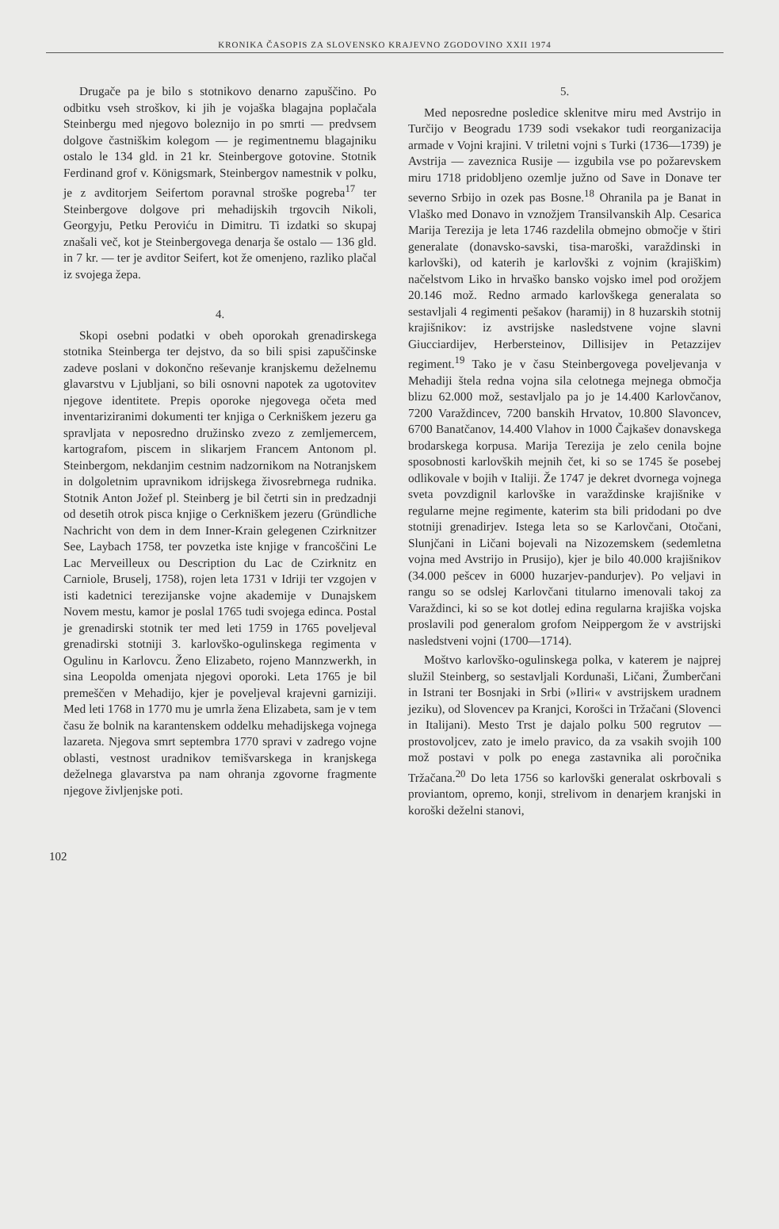KRONIKA ČASOPIS ZA SLOVENSKO KRAJEVNO ZGODOVINO XXII 1974
Drugače pa je bilo s stotnikovo denarno zapuščino. Po odbitku vseh stroškov, ki jih je vojaška blagajna poplačala Steinbergu med njegovo boleznijo in po smrti — predvsem dolgove častniškim kolegom — je regimentnemu blagajniku ostalo le 134 gld. in 21 kr. Steinbergove gotovine. Stotnik Ferdinand grof v. Königsmark, Steinbergov namestnik v polku, je z avditorjem Seifertom poravnal stroške pogreba<sup>17</sup> ter Steinbergove dolgove pri mehadijskih trgovcih Nikoli, Georgyju, Petku Peroviću in Dimitru. Ti izdatki so skupaj znašali več, kot je Steinbergovega denarja še ostalo — 136 gld. in 7 kr. — ter je avditor Seifert, kot že omenjeno, razliko plačal iz svojega žepa.
4.
Skopi osebni podatki v obeh oporokah grenadirskega stotnika Steinberga ter dejstvo, da so bili spisi zapuščinske zadeve poslani v dokončno reševanje kranjskemu deželnemu glavarstvu v Ljubljani, so bili osnovni napotek za ugotovitev njegove identitete. Prepis oporoke njegovega očeta med inventariziranimi dokumenti ter knjiga o Cerkniškem jezeru ga spravljata v neposredno družinsko zvezo z zemljemercem, kartografom, piscem in slikarjem Francem Antonom pl. Steinbergom, nekdanjim cestnim nadzornikom na Notranjskem in dolgoletnim upravnikom idrijskega živosrebrnega rudnika. Stotnik Anton Jožef pl. Steinberg je bil četrti sin in predzadnji od desetih otrok pisca knjige o Cerkniškem jezeru (Gründliche Nachricht von dem in dem Inner-Krain gelegenen Czirknitzer See, Laybach 1758, ter povzetka iste knjige v francoščini Le Lac Merveilleux ou Description du Lac de Czirknitz en Carniole, Bruselj, 1758), rojen leta 1731 v Idriji ter vzgojen v isti kadetnici terezijanske vojne akademije v Dunajskem Novem mestu, kamor je poslal 1765 tudi svojega edinca. Postal je grenadirski stotnik ter med leti 1759 in 1765 poveljeval grenadirski stotniji 3. karlovško-ogulinskega regimenta v Ogulinu in Karlovcu. Ženo Elizabeto, rojeno Mannzwerkh, in sina Leopolda omenjata njegovi oporoki. Leta 1765 je bil premeščen v Mehadijo, kjer je poveljeval krajevni garniziji. Med leti 1768 in 1770 mu je umrla žena Elizabeta, sam je v tem času že bolnik na karantenskem oddelku mehadijskega vojnega lazareta. Njegova smrt septembra 1770 spravi v zadrego vojne oblasti, vestnost uradnikov temišvarskega in kranjskega deželnega glavarstva pa nam ohranja zgovorne fragmente njegove življenjske poti.
5.
Med neposredne posledice sklenitve miru med Avstrijo in Turčijo v Beogradu 1739 sodi vsekakor tudi reorganizacija armade v Vojni krajini. V triletni vojni s Turki (1736—1739) je Avstrija — zaveznica Rusije — izgubila vse po požarevskem miru 1718 pridobljeno ozemlje južno od Save in Donave ter severno Srbijo in ozek pas Bosne.<sup>18</sup> Ohranila pa je Banat in Vlaško med Donavo in vznožjem Transilvanskih Alp. Cesarica Marija Terezija je leta 1746 razdelila obmejno območje v štiri generalate (donavsko-savski, tisa-maroški, varaždinski in karlovški), od katerih je karlovški z vojnim (krajiškim) načelstvom Liko in hrvaško bansko vojsko imel pod orožjem 20.146 mož. Redno armado karlovškega generalata so sestavljali 4 regimenti pešakov (haramij) in 8 huzarskih stotnij krajišnikov: iz avstrijske nasledstvene vojne slavni Giucciardijev, Herbersteinov, Dillisijev in Petazzijev regiment.<sup>19</sup> Tako je v času Steinbergovega poveljevanja v Mehadiji štela redna vojna sila celotnega mejnega območja blizu 62.000 mož, sestavljalo pa jo je 14.400 Karlovčanov, 7200 Varaždincev, 7200 banskih Hrvatov, 10.800 Slavoncev, 6700 Banatčanov, 14.400 Vlahov in 1000 Čajkašev donavskega brodarskega korpusa. Marija Terezija je zelo cenila bojne sposobnosti karlovških mejnih čet, ki so se 1745 še posebej odlikovale v bojih v Italiji. Že 1747 je dekret dvornega vojnega sveta povzdignil karlovške in varaždinske krajišnike v regularne mejne regimente, katerim sta bili pridodani po dve stotniji grenadirjev. Istega leta so se Karlovčani, Otočani, Slunjčani in Ličani bojevali na Nizozemskem (sedemletna vojna med Avstrijo in Prusijo), kjer je bilo 40.000 krajišnikov (34.000 pešcev in 6000 huzarjev-pandurjev). Po veljavi in rangu so se odslej Karlovčani titularno imenovali takoj za Varaždinci, ki so se kot dotlej edina regularna krajiška vojska proslavili pod generalom grofom Neippergom že v avstrijski nasledstveni vojni (1700—1714).
Moštvo karlovško-ogulinskega polka, v katerem je najprej služil Steinberg, so sestavljali Kordunaši, Ličani, Žumberčani in Istrani ter Bosnjaki in Srbi (»Iliri« v avstrijskem uradnem jeziku), od Slovencev pa Kranjci, Korošci in Tržačani (Slovenci in Italijani). Mesto Trst je dajalo polku 500 regrutov — prostovoljcev, zato je imelo pravico, da za vsakih svojih 100 mož postavi v polk po enega zastavnika ali poročnika Tržačana.<sup>20</sup> Do leta 1756 so karlovški generalat oskrbovali s proviantom, opremo, konji, strelivom in denarjem kranjski in koroški deželni stanovi,
102